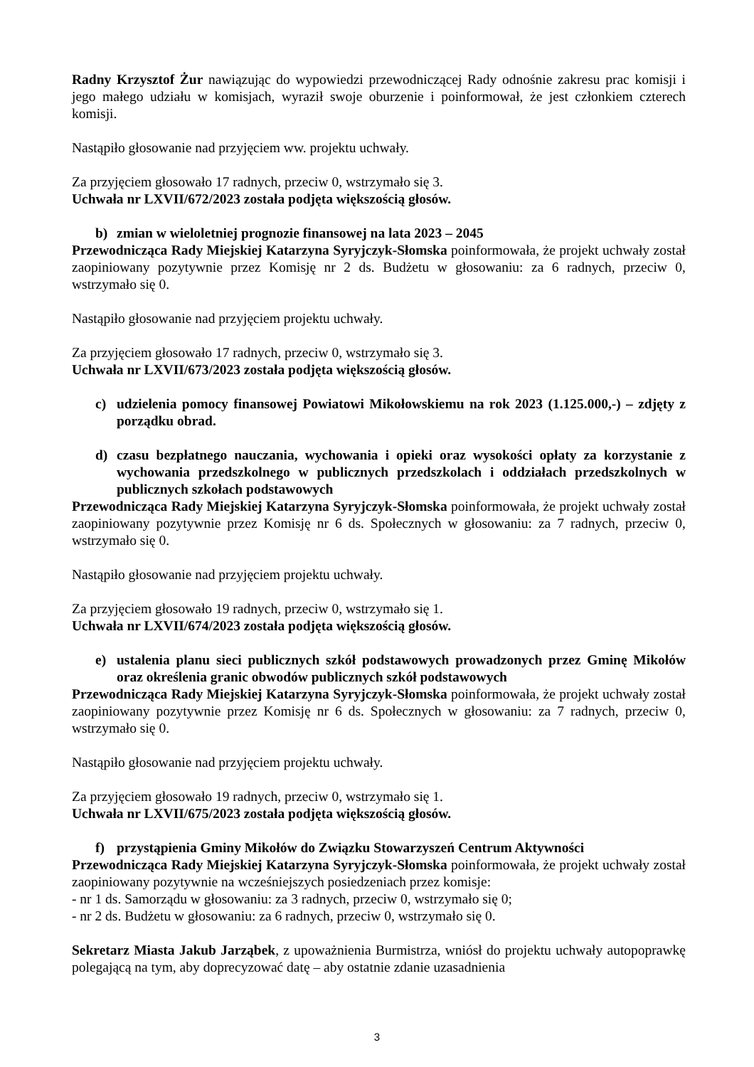Radny Krzysztof Żur nawiązując do wypowiedzi przewodniczącej Rady odnośnie zakresu prac komisji i jego małego udziału w komisjach, wyraził swoje oburzenie i poinformował, że jest członkiem czterech komisji.
Nastąpiło głosowanie nad przyjęciem ww. projektu uchwały.
Za przyjęciem głosowało 17 radnych, przeciw 0, wstrzymało się 3.
Uchwała nr LXVII/672/2023 została podjęta większością głosów.
b) zmian w wieloletniej prognozie finansowej na lata 2023 – 2045
Przewodnicząca Rady Miejskiej Katarzyna Syryjczyk-Słomska poinformowała, że projekt uchwały został zaopiniowany pozytywnie przez Komisję nr 2 ds. Budżetu w głosowaniu: za 6 radnych, przeciw 0, wstrzymało się 0.
Nastąpiło głosowanie nad przyjęciem projektu uchwały.
Za przyjęciem głosowało 17 radnych, przeciw 0, wstrzymało się 3.
Uchwała nr LXVII/673/2023 została podjęta większością głosów.
c) udzielenia pomocy finansowej Powiatowi Mikołowskiemu na rok 2023 (1.125.000,-) – zdjęty z porządku obrad.
d) czasu bezpłatnego nauczania, wychowania i opieki oraz wysokości opłaty za korzystanie z wychowania przedszkolnego w publicznych przedszkolach i oddziałach przedszkolnych w publicznych szkołach podstawowych
Przewodnicząca Rady Miejskiej Katarzyna Syryjczyk-Słomska poinformowała, że projekt uchwały został zaopiniowany pozytywnie przez Komisję nr 6 ds. Społecznych w głosowaniu: za 7 radnych, przeciw 0, wstrzymało się 0.
Nastąpiło głosowanie nad przyjęciem projektu uchwały.
Za przyjęciem głosowało 19 radnych, przeciw 0, wstrzymało się 1.
Uchwała nr LXVII/674/2023 została podjęta większością głosów.
e) ustalenia planu sieci publicznych szkół podstawowych prowadzonych przez Gminę Mikołów oraz określenia granic obwodów publicznych szkół podstawowych
Przewodnicząca Rady Miejskiej Katarzyna Syryjczyk-Słomska poinformowała, że projekt uchwały został zaopiniowany pozytywnie przez Komisję nr 6 ds. Społecznych w głosowaniu: za 7 radnych, przeciw 0, wstrzymało się 0.
Nastąpiło głosowanie nad przyjęciem projektu uchwały.
Za przyjęciem głosowało 19 radnych, przeciw 0, wstrzymało się 1.
Uchwała nr LXVII/675/2023 została podjęta większością głosów.
f) przystąpienia Gminy Mikołów do Związku Stowarzyszeń Centrum Aktywności
Przewodnicząca Rady Miejskiej Katarzyna Syryjczyk-Słomska poinformowała, że projekt uchwały został zaopiniowany pozytywnie na wcześniejszych posiedzeniach przez komisje:
- nr 1 ds. Samorządu w głosowaniu: za 3 radnych, przeciw 0, wstrzymało się 0;
- nr 2 ds. Budżetu w głosowaniu: za 6 radnych, przeciw 0, wstrzymało się 0.
Sekretarz Miasta Jakub Jarząbek, z upoważnienia Burmistrza, wniósł do projektu uchwały autopoprawkę polegającą na tym, aby doprecyzować datę – aby ostatnie zdanie uzasadnienia
3